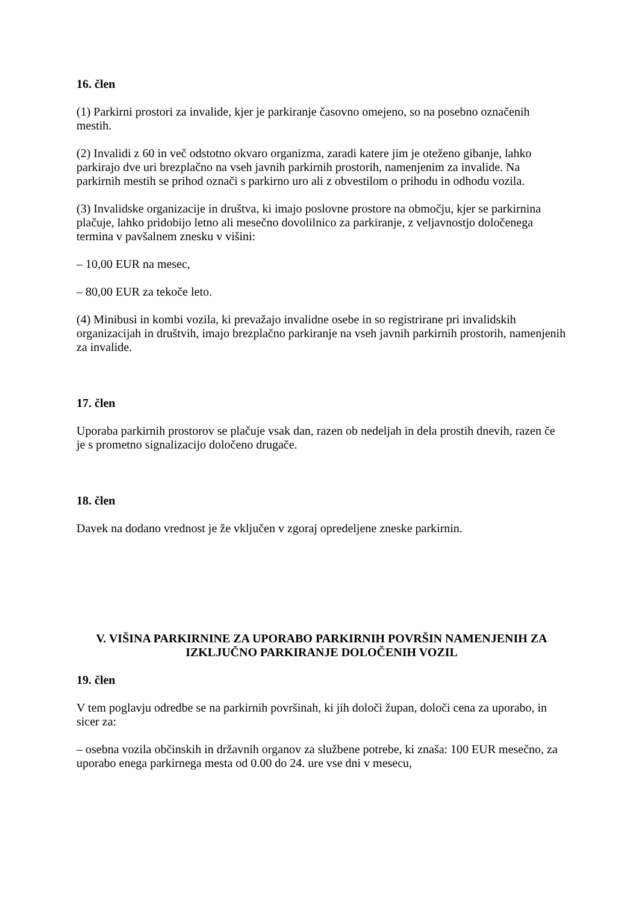16. člen
(1) Parkirni prostori za invalide, kjer je parkiranje časovno omejeno, so na posebno označenih mestih.
(2) Invalidi z 60 in več odstotno okvaro organizma, zaradi katere jim je oteženo gibanje, lahko parkirajo dve uri brezplačno na vseh javnih parkirnih prostorih, namenjenim za invalide. Na parkirnih mestih se prihod označi s parkirno uro ali z obvestilom o prihodu in odhodu vozila.
(3) Invalidske organizacije in društva, ki imajo poslovne prostore na območju, kjer se parkirnina plačuje, lahko pridobijo letno ali mesečno dovolilnico za parkiranje, z veljavnostjo določenega termina v pavšalnem znesku v višini:
– 10,00 EUR na mesec,
– 80,00 EUR za tekoče leto.
(4) Minibusi in kombi vozila, ki prevažajo invalidne osebe in so registrirane pri invalidskih organizacijah in društvih, imajo brezplačno parkiranje na vseh javnih parkirnih prostorih, namenjenih za invalide.
17. člen
Uporaba parkirnih prostorov se plačuje vsak dan, razen ob nedeljah in dela prostih dnevih, razen če je s prometno signalizacijo določeno drugače.
18. člen
Davek na dodano vrednost je že vključen v zgoraj opredeljene zneske parkirnin.
V. VIŠINA PARKIRNINE ZA UPORABO PARKIRNIH POVRŠIN NAMENJENIH ZA IZKLJUČNO PARKIRANJE DOLOČENIH VOZIL
19. člen
V tem poglavju odredbe se na parkirnih površinah, ki jih določi župan, določi cena za uporabo, in sicer za:
– osebna vozila občinskih in državnih organov za službene potrebe, ki znaša: 100 EUR mesečno, za uporabo enega parkirnega mesta od 0.00 do 24. ure vse dni v mesecu,